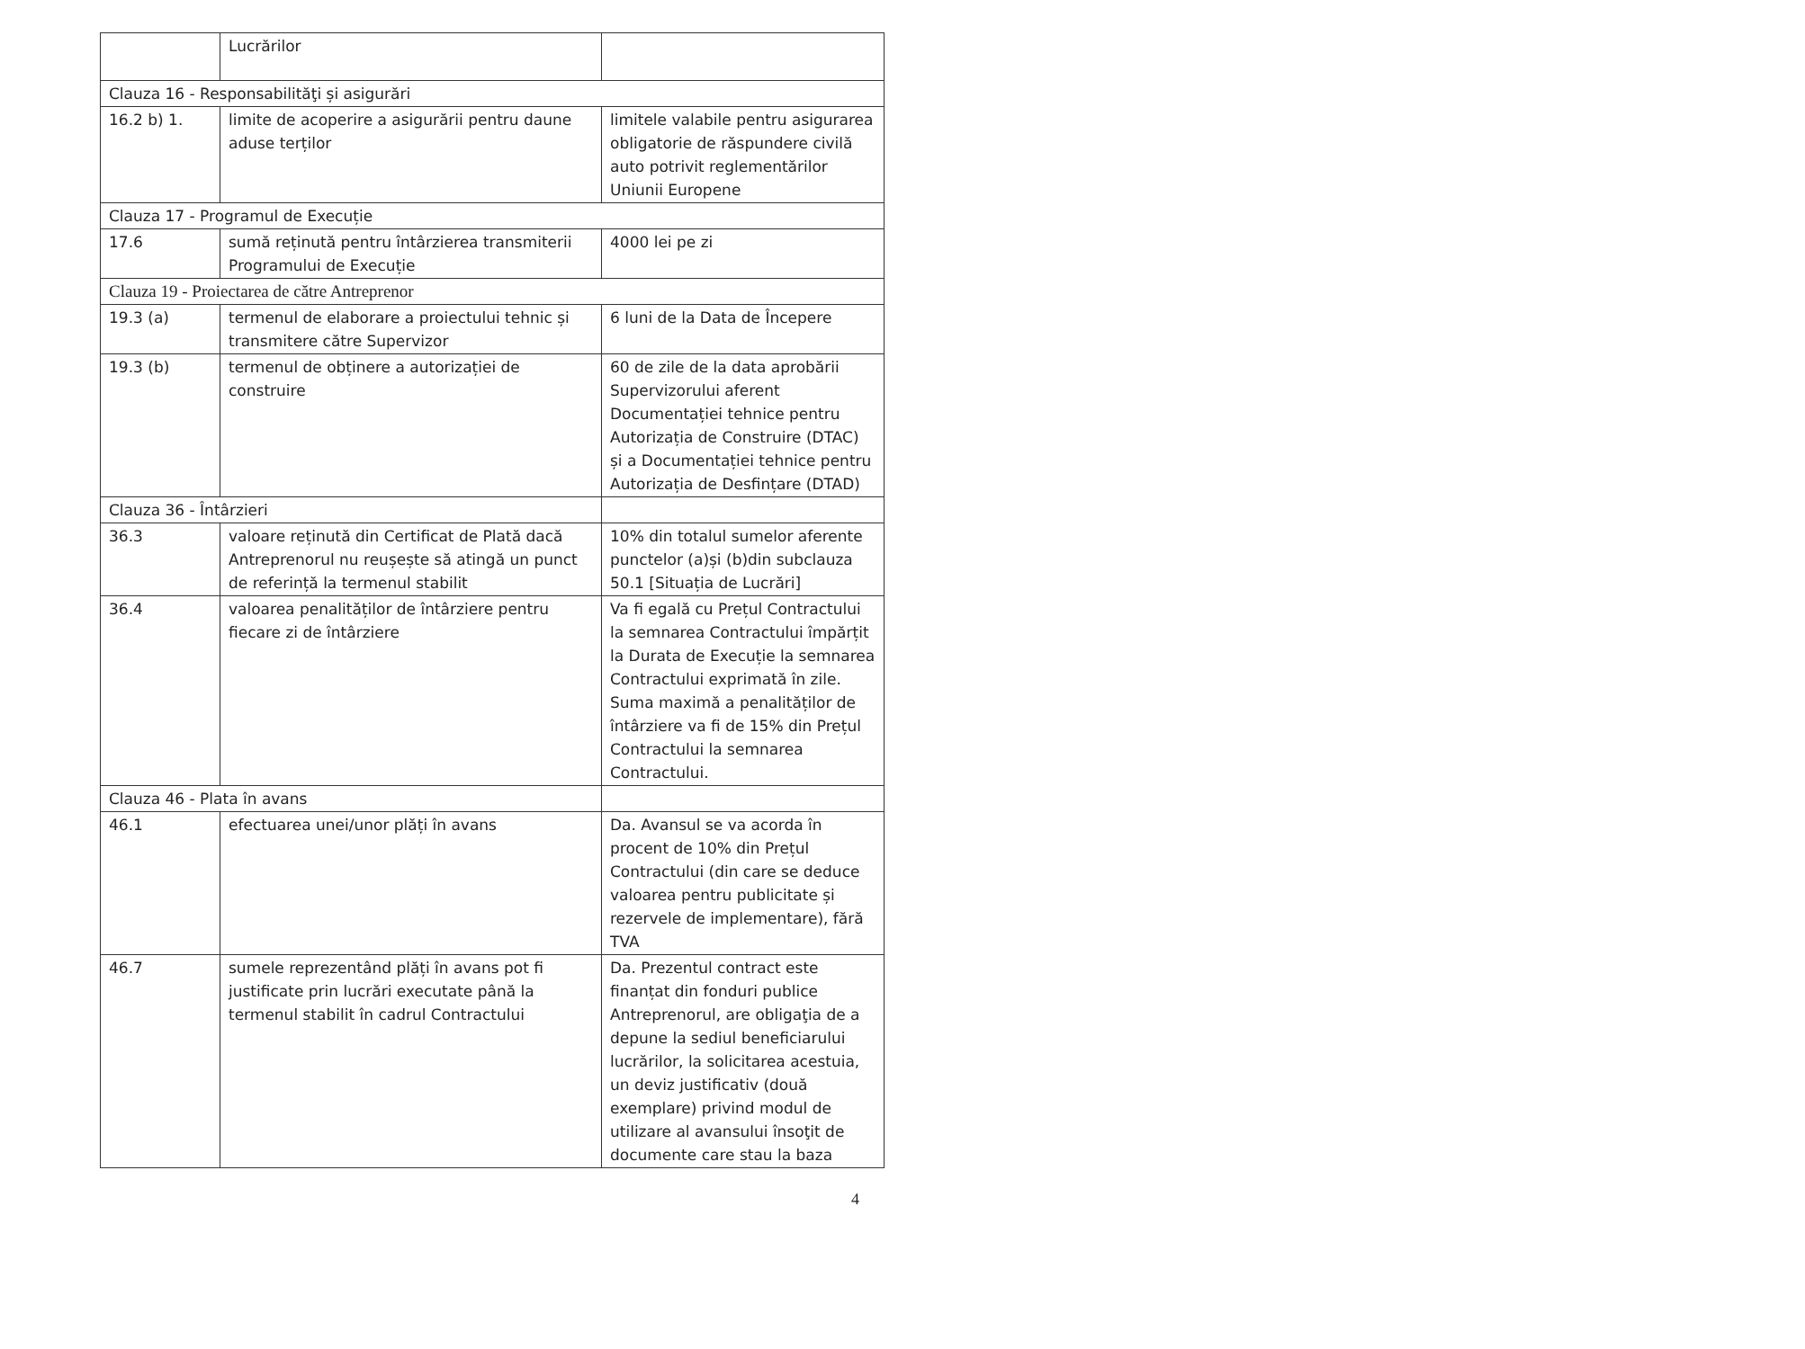| | Lucrărilor | |
| Clauza 16 - Responsabilităţi și asigurări | | |
| 16.2 b) 1. | limite de acoperire a asigurării pentru daune aduse terților | limitele valabile pentru asigurarea obligatorie de răspundere civilă auto potrivit reglementărilor Uniunii Europene |
| Clauza 17 - Programul de Execuție | | |
| 17.6 | sumă reținută pentru întârzierea transmiterii Programului de Execuție | 4000 lei pe zi |
| Clauza 19 - Proiectarea de către Antreprenor | | |
| 19.3 (a) | termenul de elaborare a proiectului tehnic și transmitere către Supervizor | 6 luni de la Data de Începere |
| 19.3 (b) | termenul de obținere a autorizației de construire | 60 de zile de la data aprobării Supervizorului aferent Documentației tehnice pentru Autorizația de Construire (DTAC) și a Documentației tehnice pentru Autorizația de Desfințare (DTAD) |
| Clauza 36 - Întârzieri | | |
| 36.3 | valoare reținută din Certificat de Plată dacă Antreprenorul nu reușește să atingă un punct de referință la termenul stabilit | 10% din totalul sumelor aferente punctelor (a)și (b)din subclauza 50.1 [Situația de Lucrări] |
| 36.4 | valoarea penalităților de întârziere pentru fiecare zi de întârziere | Va fi egală cu Prețul Contractului la semnarea Contractului împărțit la Durata de Execuție la semnarea Contractului exprimată în zile. Suma maximă a penalităților de întârziere va fi de 15% din Prețul Contractului la semnarea Contractului. |
| Clauza 46 - Plata în avans | | |
| 46.1 | efectuarea unei/unor plăți în avans | Da. Avansul se va acorda în procent de 10% din Prețul Contractului (din care se deduce valoarea pentru publicitate și rezervele de implementare), fără TVA |
| 46.7 | sumele reprezentând plăți în avans pot fi justificate prin lucrări executate până la termenul stabilit în cadrul Contractului | Da. Prezentul contract este finanțat din fonduri publice Antreprenorul, are obligaţia de a depune la sediul beneficiarului lucrărilor, la solicitarea acestuia, un deviz justificativ (două exemplare) privind modul de utilizare al avansului însoţit de documente care stau la baza |
4